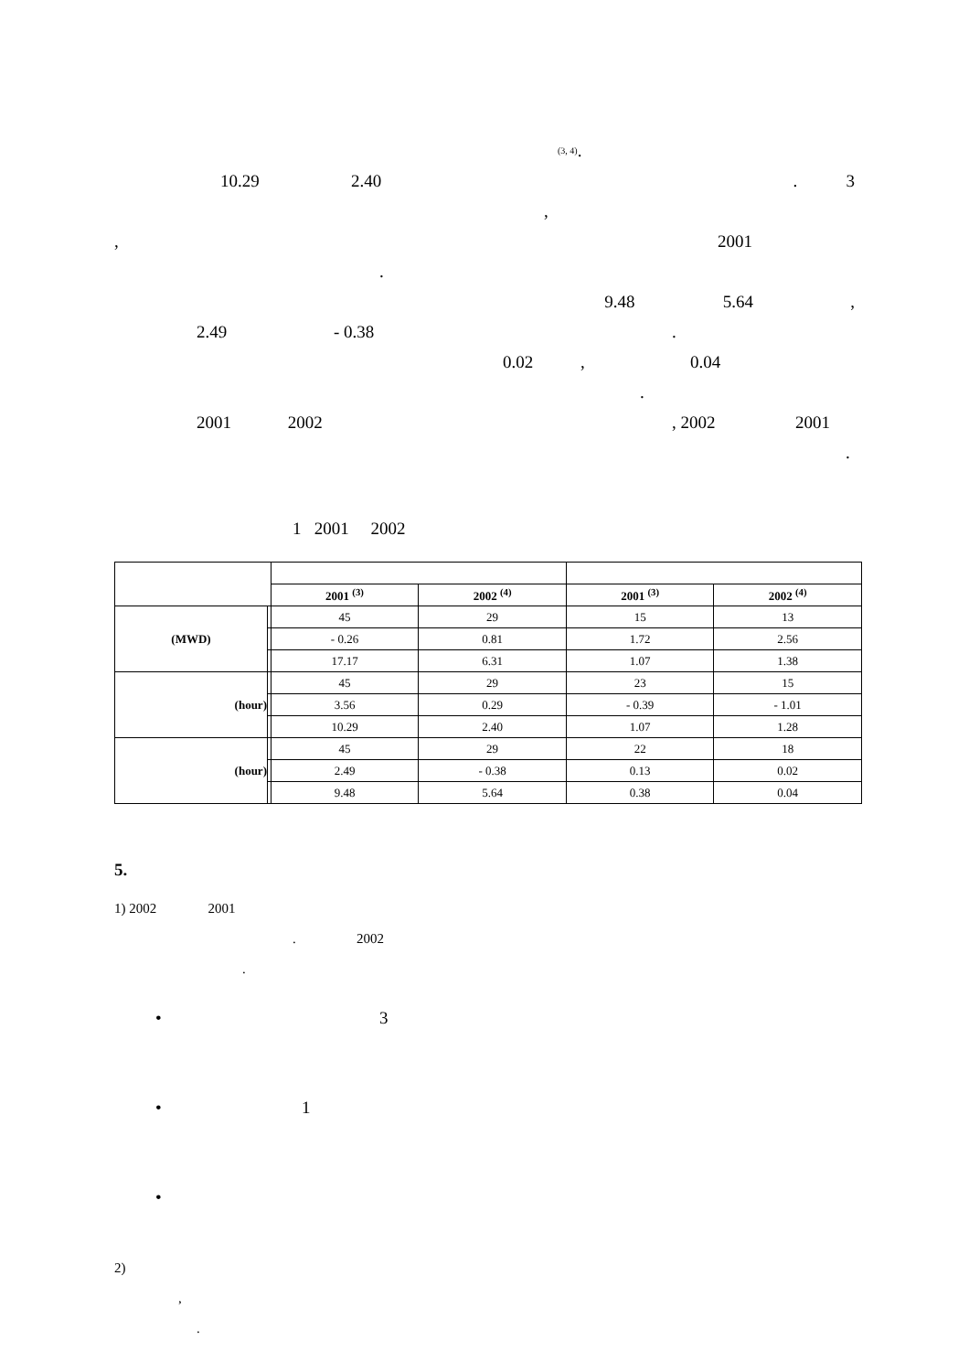(3, 4).
10.29 2.40. 3
,
, 2001
.
9.48 5.64,
2.49 - 0.38.
0.02, 0.04
.
2001 2002, 2002 2001
.
1 2001 2002
| | | 2001 <sup>(3)</sup> | 2002 <sup>(4)</sup> | 2001 <sup>(3)</sup> | 2002 <sup>(4)</sup> |
| --- | --- | --- | --- | --- | --- |
| (MWD) | | 45 | 29 | 15 | 13 |
| | | - 0.26 | 0.81 | 1.72 | 2.56 |
| | | 17.17 | 6.31 | 1.07 | 1.38 |
| (hour) | | 45 | 29 | 23 | 15 |
| | | 3.56 | 0.29 | - 0.39 | - 1.01 |
| | | 10.29 | 2.40 | 1.07 | 1.28 |
| (hour) | | 45 | 29 | 22 | 18 |
| | | 2.49 | - 0.38 | 0.13 | 0.02 |
| | | 9.48 | 5.64 | 0.38 | 0.04 |
5.
1) 2002 2001
. 2002
.
• 3
• 1
•
2)
,
.